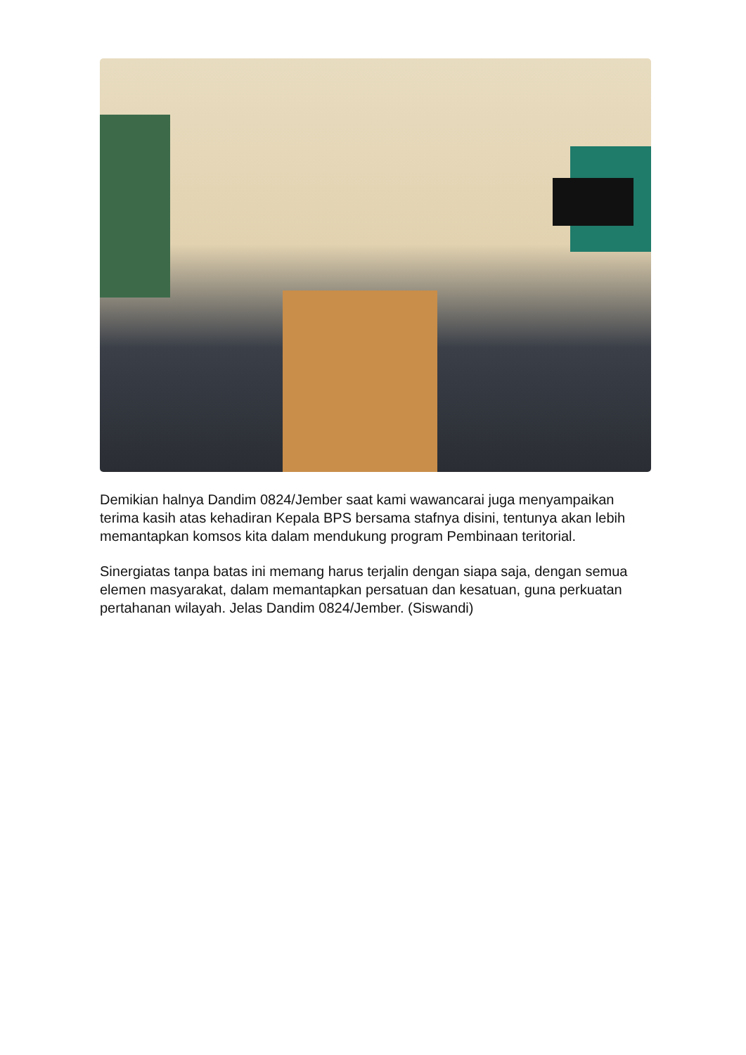Demikian halnya Dandim 0824/Jember saat kami wawancarai juga menyampaikan terima kasih atas kehadiran Kepala BPS bersama stafnya disini, tentunya akan lebih memantapkan komsos kita dalam mendukung program Pembinaan teritorial.
Sinergiatas tanpa batas ini memang harus terjalin dengan siapa saja, dengan semua elemen masyarakat, dalam memantapkan persatuan dan kesatuan, guna perkuatan pertahanan wilayah. Jelas Dandim 0824/Jember. (Siswandi)